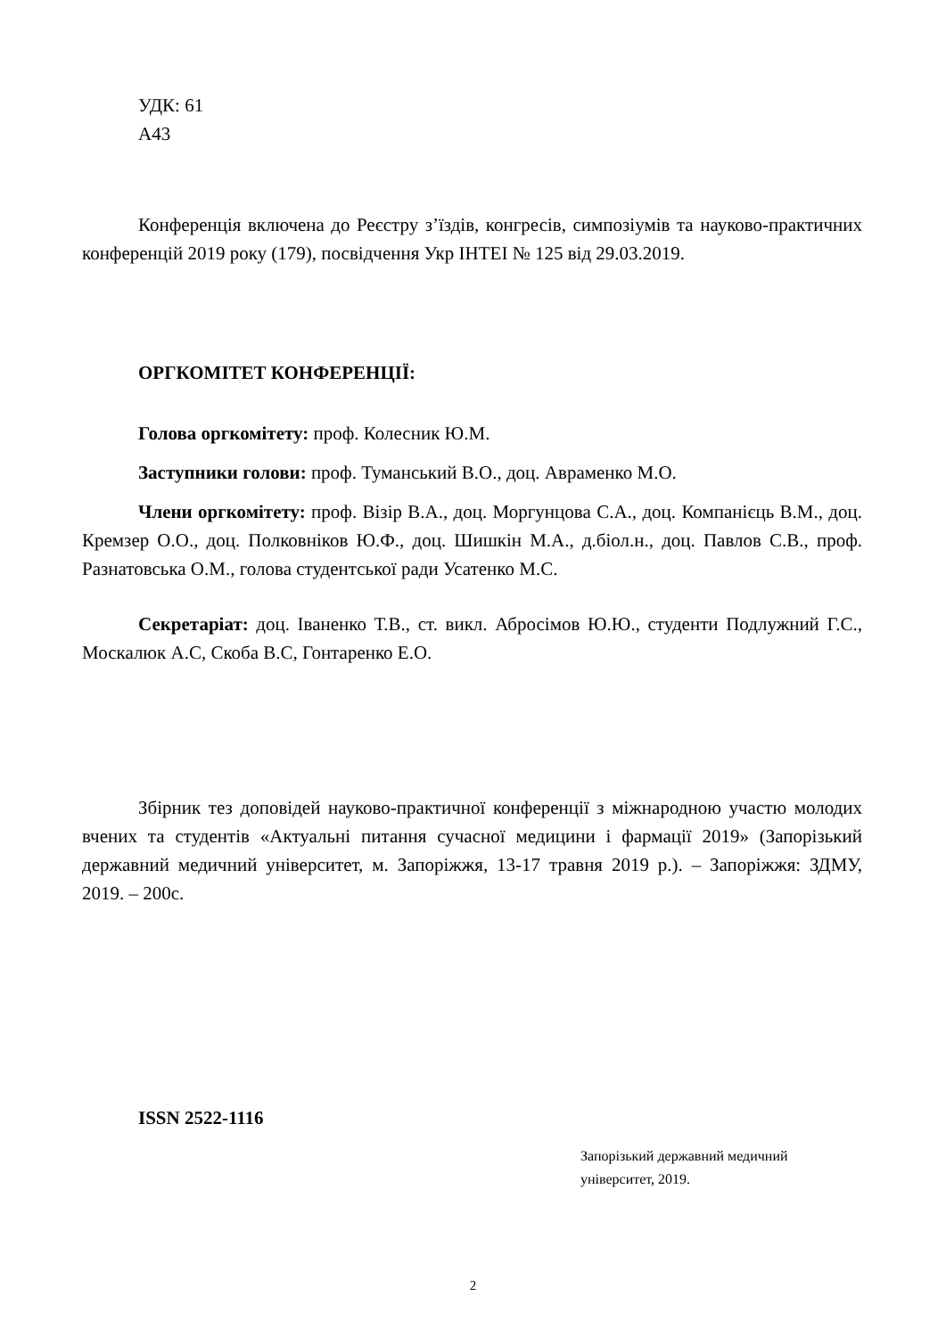УДК: 61
А43
Конференція включена до Реєстру з’їздів, конгресів, симпозіумів та науково-практичних конференцій 2019 року (179), посвідчення Укр ІНТЕІ № 125 від 29.03.2019.
ОРГКОМІТЕТ КОНФЕРЕНЦІЇ:
Голова оргкомітету: проф. Колесник Ю.М.
Заступники голови: проф. Туманський В.О., доц. Авраменко М.О.
Члени оргкомітету: проф. Візір В.А., доц. Моргунцова С.А., доц. Компанієць В.М., доц. Кремзер О.О., доц. Полковніков Ю.Ф., доц. Шишкін М.А., д.біол.н., доц. Павлов С.В., проф. Разнатовська О.М., голова студентської ради Усатенко М.С.
Секретаріат: доц. Іваненко Т.В., ст. викл. Абросімов Ю.Ю., студенти Подлужний Г.С., Москалюк А.С, Скоба В.С, Гонтаренко Е.О.
Збірник тез доповідей науково-практичної конференції з міжнародною участю молодих вчених та студентів «Актуальні питання сучасної медицини і фармації 2019» (Запорізький державний медичний університет, м. Запоріжжя, 13-17 травня 2019 р.). – Запоріжжя: ЗДМУ, 2019. – 200с.
ISSN 2522-1116
Запорізький державний медичний
університет, 2019.
2